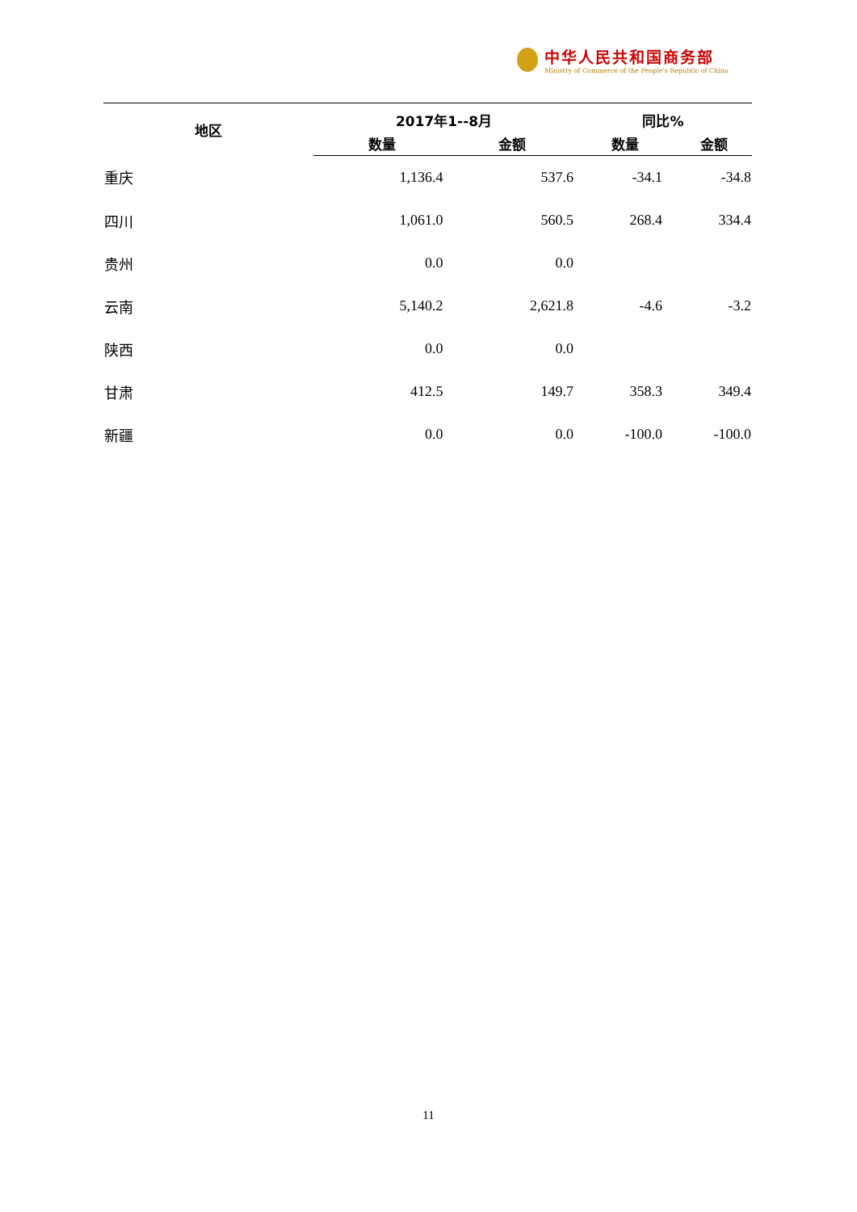中华人民共和国商务部
Ministry of Commerce of the People's Republic of China
| 地区 | 2017年1--8月 | | 同比% | |
| --- | --- | --- | --- | --- |
| | 数量 | 金额 | 数量 | 金额 |
| 重庆 | 1,136.4 | 537.6 | -34.1 | -34.8 |
| 四川 | 1,061.0 | 560.5 | 268.4 | 334.4 |
| 贵州 | 0.0 | 0.0 | | |
| 云南 | 5,140.2 | 2,621.8 | -4.6 | -3.2 |
| 陕西 | 0.0 | 0.0 | | |
| 甘肃 | 412.5 | 149.7 | 358.3 | 349.4 |
| 新疆 | 0.0 | 0.0 | -100.0 | -100.0 |
11